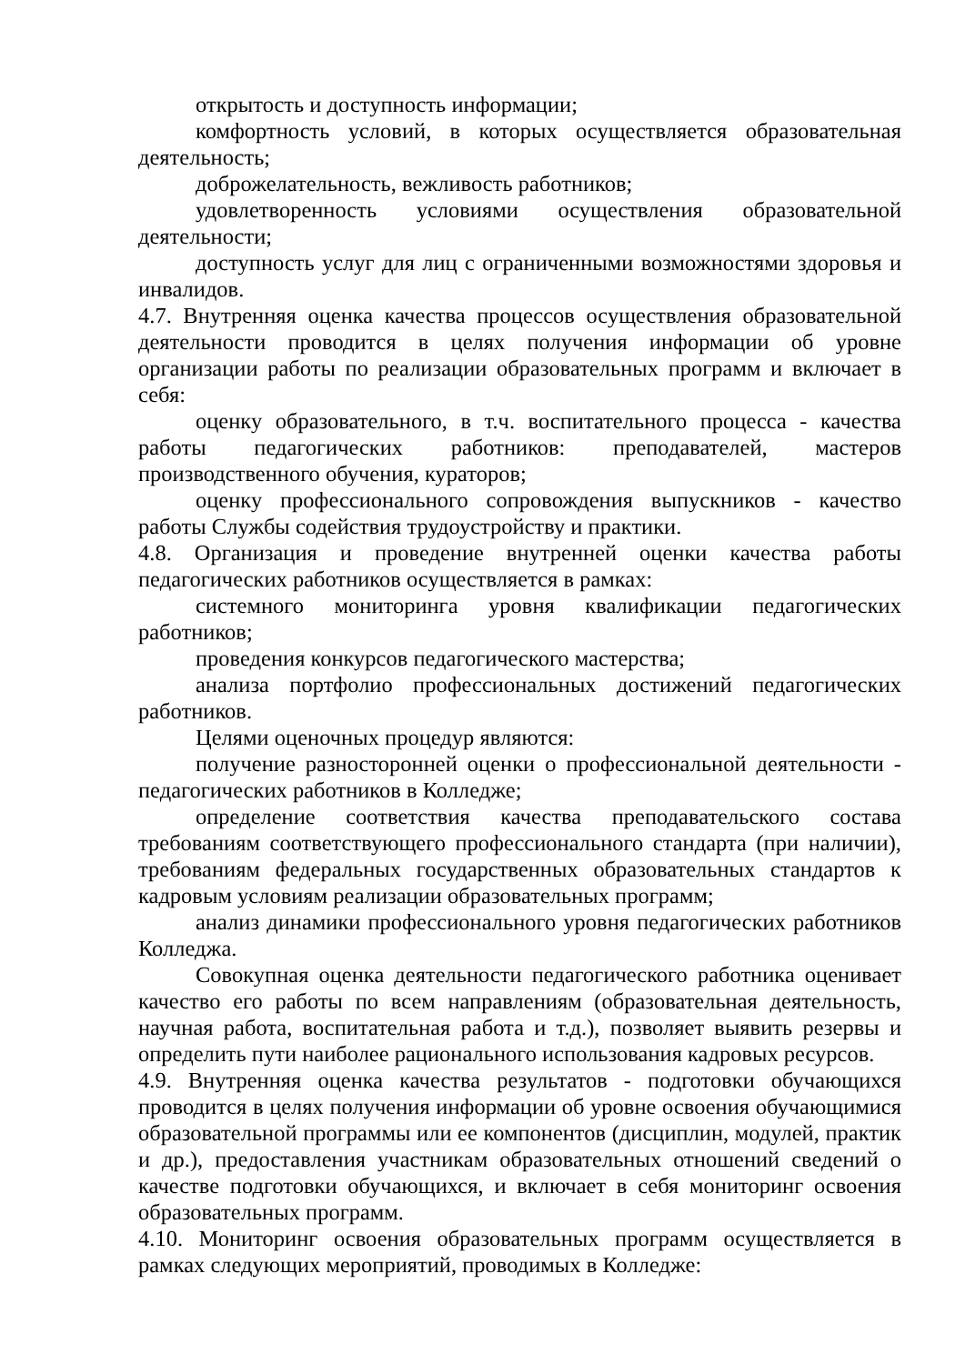открытость и доступность информации;
комфортность условий, в которых осуществляется образовательная деятельность;
доброжелательность, вежливость работников;
удовлетворенность условиями осуществления образовательной деятельности;
доступность услуг для лиц с ограниченными возможностями здоровья и инвалидов.
4.7. Внутренняя оценка качества процессов осуществления образовательной деятельности проводится в целях получения информации об уровне организации работы по реализации образовательных программ и включает в себя:
оценку образовательного, в т.ч. воспитательного процесса - качества работы педагогических работников: преподавателей, мастеров производственного обучения, кураторов;
оценку профессионального сопровождения выпускников - качество работы Службы содействия трудоустройству и практики.
4.8. Организация и проведение внутренней оценки качества работы педагогических работников осуществляется в рамках:
системного мониторинга уровня квалификации педагогических работников;
проведения конкурсов педагогического мастерства;
анализа портфолио профессиональных достижений педагогических работников.
Целями оценочных процедур являются:
получение разносторонней оценки о профессиональной деятельности - педагогических работников в Колледже;
определение соответствия качества преподавательского состава требованиям соответствующего профессионального стандарта (при наличии), требованиям федеральных государственных образовательных стандартов к кадровым условиям реализации образовательных программ;
анализ динамики профессионального уровня педагогических работников Колледжа.
Совокупная оценка деятельности педагогического работника оценивает качество его работы по всем направлениям (образовательная деятельность, научная работа, воспитательная работа и т.д.), позволяет выявить резервы и определить пути наиболее рационального использования кадровых ресурсов.
4.9. Внутренняя оценка качества результатов - подготовки обучающихся проводится в целях получения информации об уровне освоения обучающимися образовательной программы или ее компонентов (дисциплин, модулей, практик и др.), предоставления участникам образовательных отношений сведений о качестве подготовки обучающихся, и включает в себя мониторинг освоения образовательных программ.
4.10. Мониторинг освоения образовательных программ осуществляется в рамках следующих мероприятий, проводимых в Колледже: